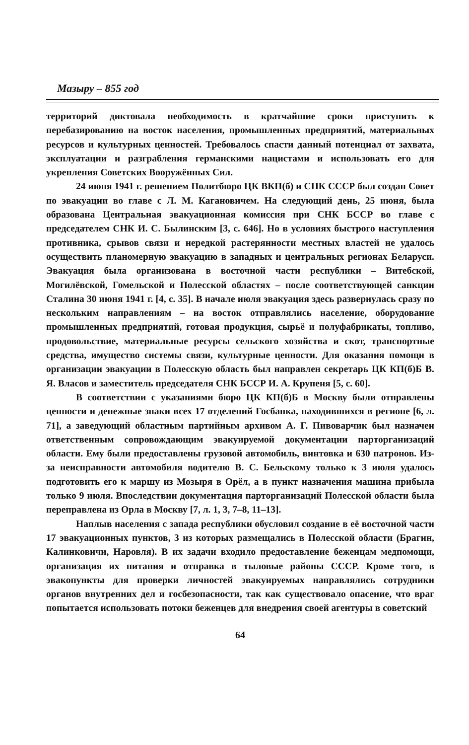Мазыру – 855 год
территорий диктовала необходимость в кратчайшие сроки приступить к перебазированию на восток населения, промышленных предприятий, материальных ресурсов и культурных ценностей. Требовалось спасти данный потенциал от захвата, эксплуатации и разграбления германскими нацистами и использовать его для укрепления Советских Вооружённых Сил.
24 июня 1941 г. решением Политбюро ЦК ВКП(б) и СНК СССР был создан Совет по эвакуации во главе с Л. М. Кагановичем. На следующий день, 25 июня, была образована Центральная эвакуационная комиссия при СНК БССР во главе с председателем СНК И. С. Былинским [3, с. 646]. Но в условиях быстрого наступления противника, срывов связи и нередкой растерянности местных властей не удалось осуществить планомерную эвакуацию в западных и центральных регионах Беларуси. Эвакуация была организована в восточной части республики – Витебской, Могилёвской, Гомельской и Полесской областях – после соответствующей санкции Сталина 30 июня 1941 г. [4, с. 35]. В начале июля эвакуация здесь развернулась сразу по нескольким направлениям – на восток отправлялись население, оборудование промышленных предприятий, готовая продукция, сырьё и полуфабрикаты, топливо, продовольствие, материальные ресурсы сельского хозяйства и скот, транспортные средства, имущество системы связи, культурные ценности. Для оказания помощи в организации эвакуации в Полесскую область был направлен секретарь ЦК КП(б)Б В. Я. Власов и заместитель председателя СНК БССР И. А. Крупеня [5, с. 60].
В соответствии с указаниями бюро ЦК КП(б)Б в Москву были отправлены ценности и денежные знаки всех 17 отделений Госбанка, находившихся в регионе [6, л. 71], а заведующий областным партийным архивом А. Г. Пивоварчик был назначен ответственным сопровождающим эвакуируемой документации парторганизаций области. Ему были предоставлены грузовой автомобиль, винтовка и 630 патронов. Из-за неисправности автомобиля водителю В. С. Бельскому только к 3 июля удалось подготовить его к маршу из Мозыря в Орёл, а в пункт назначения машина прибыла только 9 июля. Впоследствии документация парторганизаций Полесской области была переправлена из Орла в Москву [7, л. 1, 3, 7–8, 11–13].
Наплыв населения с запада республики обусловил создание в её восточной части 17 эвакуационных пунктов, 3 из которых размещались в Полесской области (Брагин, Калинковичи, Наровля). В их задачи входило предоставление беженцам медпомощи, организация их питания и отправка в тыловые районы СССР. Кроме того, в эвакопункты для проверки личностей эвакуируемых направлялись сотрудники органов внутренних дел и госбезопасности, так как существовало опасение, что враг попытается использовать потоки беженцев для внедрения своей агентуры в советский
64